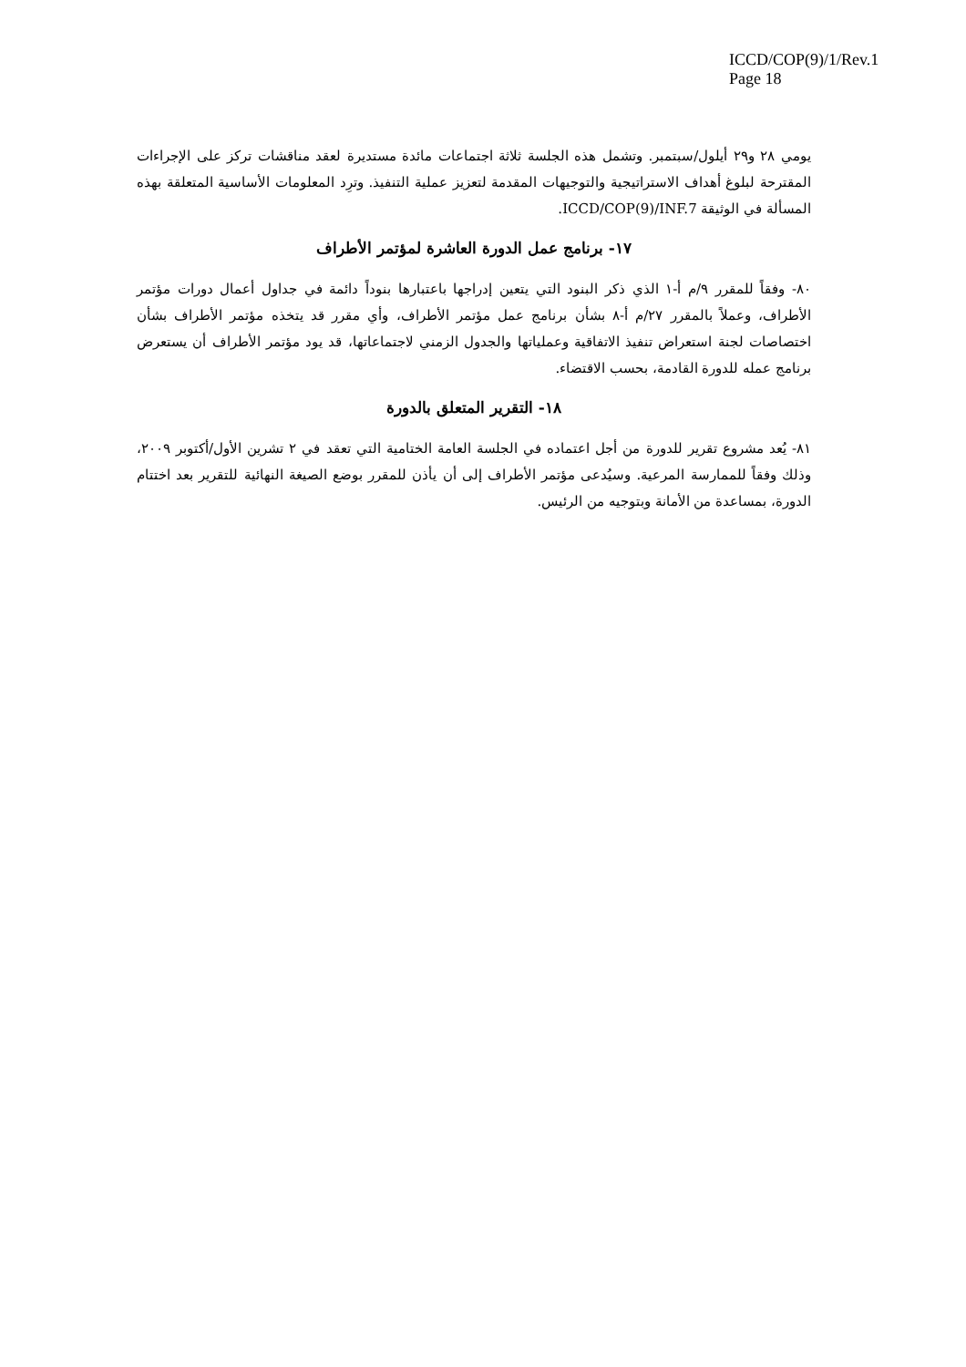ICCD/COP(9)/1/Rev.1
Page 18
يومي ٢٨ و٢٩ أيلول/سبتمبر. وتشمل هذه الجلسة ثلاثة اجتماعات مائدة مستديرة لعقد مناقشات تركز على الإجراءات المقترحة لبلوغ أهداف الاستراتيجية والتوجيهات المقدمة لتعزيز عملية التنفيذ. وترِد المعلومات الأساسية المتعلقة بهذه المسألة في الوثيقة ICCD/COP(9)/INF.7.
١٧- برنامج عمل الدورة العاشرة لمؤتمر الأطراف
٨٠- وفقاً للمقرر ٩/م أ-١ الذي ذكر البنود التي يتعين إدراجها باعتبارها بنوداً دائمة في جداول أعمال دورات مؤتمر الأطراف، وعملاً بالمقرر ٢٧/م أ-٨ بشأن برنامج عمل مؤتمر الأطراف، وأي مقرر قد يتخذه مؤتمر الأطراف بشأن اختصاصات لجنة استعراض تنفيذ الاتفاقية وعملياتها والجدول الزمني لاجتماعاتها، قد يود مؤتمر الأطراف أن يستعرض برنامج عمله للدورة القادمة، بحسب الاقتضاء.
١٨- التقرير المتعلق بالدورة
٨١- يُعد مشروع تقرير للدورة من أجل اعتماده في الجلسة العامة الختامية التي تعقد في ٢ تشرين الأول/أكتوبر ٢٠٠٩، وذلك وفقاً للممارسة المرعية. وسيُدعى مؤتمر الأطراف إلى أن يأذن للمقرر بوضع الصيغة النهائية للتقرير بعد اختتام الدورة، بمساعدة من الأمانة وبتوجيه من الرئيس.